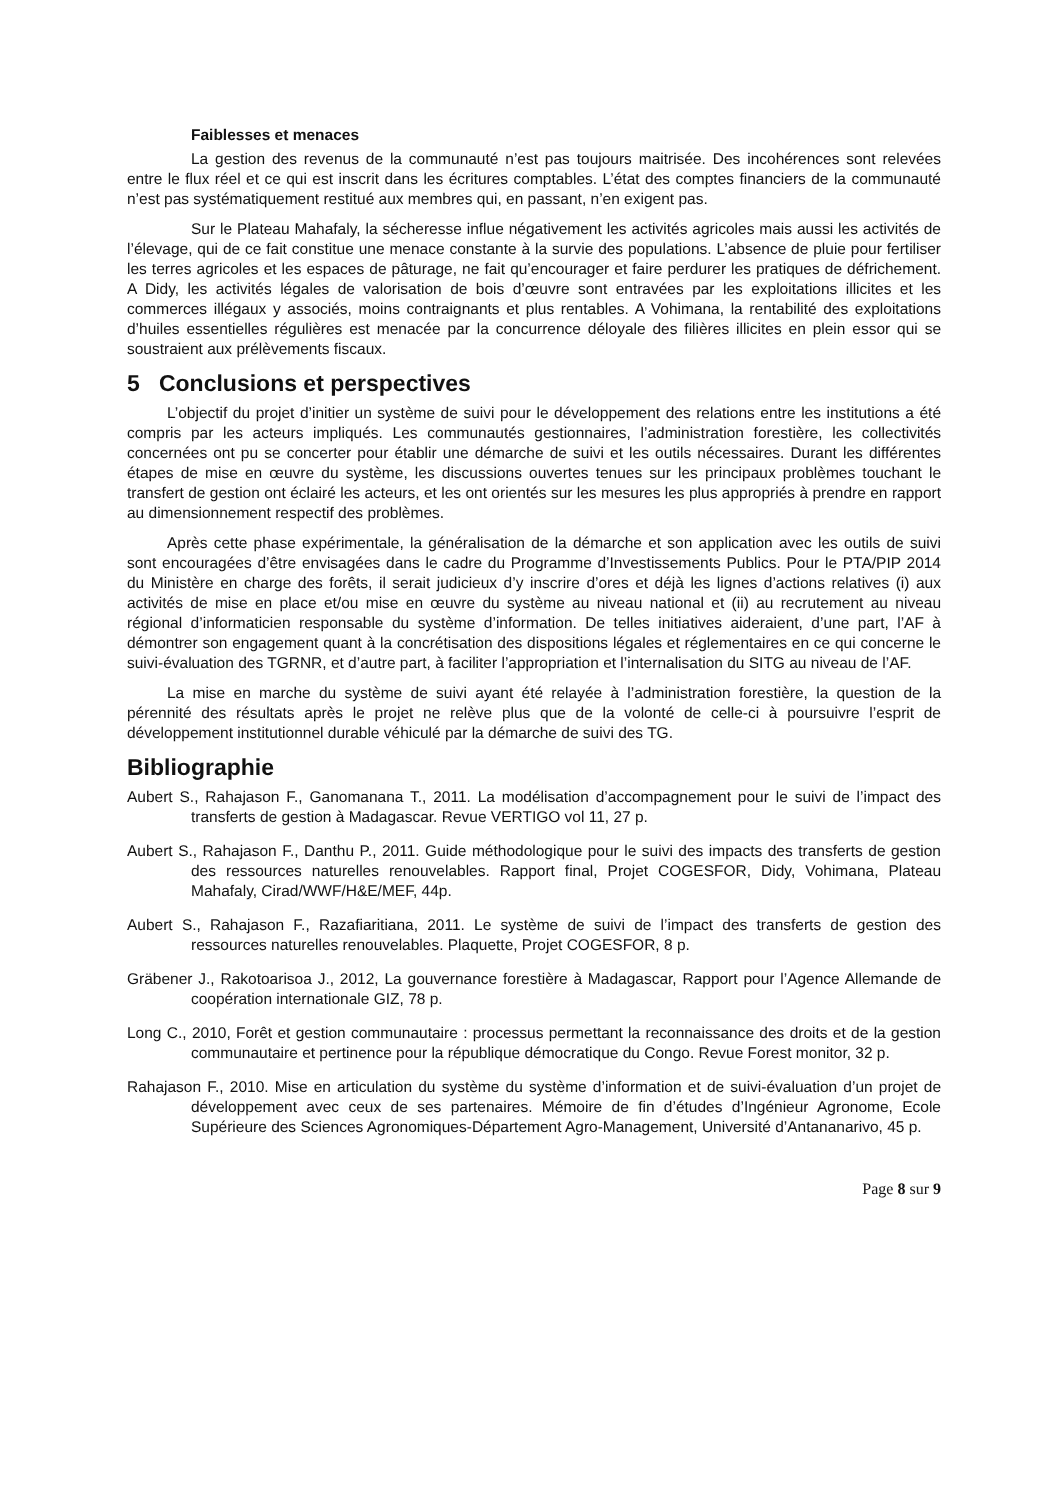Faiblesses et menaces
La gestion des revenus de la communauté n’est pas toujours maitrisée. Des incohérences sont relevées entre le flux réel et ce qui est inscrit dans les écritures comptables. L’état des comptes financiers de la communauté n’est pas systématiquement restitué aux membres qui, en passant, n’en exigent pas.
Sur le Plateau Mahafaly, la sécheresse influe négativement les activités agricoles mais aussi les activités de l’élevage, qui de ce fait constitue une menace constante à la survie des populations. L’absence de pluie pour fertiliser les terres agricoles et les espaces de pâturage, ne fait qu’encourager et faire perdurer les pratiques de défrichement. A Didy, les activités légales de valorisation de bois d’œuvre sont entravées par les exploitations illicites et les commerces illégaux y associés, moins contraignants et plus rentables. A Vohimana, la rentabilité des exploitations d’huiles essentielles régulières est menacée par la concurrence déloyale des filières illicites en plein essor qui se soustraient aux prélèvements fiscaux.
5 Conclusions et perspectives
L’objectif du projet d’initier un système de suivi pour le développement des relations entre les institutions a été compris par les acteurs impliqués. Les communautés gestionnaires, l’administration forestière, les collectivités concernées ont pu se concerter pour établir une démarche de suivi et les outils nécessaires. Durant les différentes étapes de mise en œuvre du système, les discussions ouvertes tenues sur les principaux problèmes touchant le transfert de gestion ont éclairé les acteurs, et les ont orientés sur les mesures les plus appropriés à prendre en rapport au dimensionnement respectif des problèmes.
Après cette phase expérimentale, la généralisation de la démarche et son application avec les outils de suivi sont encouragées d’être envisagées dans le cadre du Programme d’Investissements Publics. Pour le PTA/PIP 2014 du Ministère en charge des forêts, il serait judicieux d’y inscrire d’ores et déjà les lignes d’actions relatives (i) aux activités de mise en place et/ou mise en œuvre du système au niveau national et (ii) au recrutement au niveau régional d’informaticien responsable du système d’information. De telles initiatives aideraient, d’une part, l’AF à démontrer son engagement quant à la concrétisation des dispositions légales et réglementaires en ce qui concerne le suivi-évaluation des TGRNR, et d’autre part, à faciliter l’appropriation et l’internalisation du SITG au niveau de l’AF.
La mise en marche du système de suivi ayant été relayée à l’administration forestière, la question de la pérennité des résultats après le projet ne relève plus que de la volonté de celle-ci à poursuivre l’esprit de développement institutionnel durable véhiculé par la démarche de suivi des TG.
Bibliographie
Aubert S., Rahajason F., Ganomanana T., 2011. La modélisation d’accompagnement pour le suivi de l’impact des transferts de gestion à Madagascar. Revue VERTIGO vol 11, 27 p.
Aubert S., Rahajason F., Danthu P., 2011. Guide méthodologique pour le suivi des impacts des transferts de gestion des ressources naturelles renouvelables. Rapport final, Projet COGESFOR, Didy, Vohimana, Plateau Mahafaly, Cirad/WWF/H&E/MEF, 44p.
Aubert S., Rahajason F., Razafiaritiana, 2011. Le système de suivi de l’impact des transferts de gestion des ressources naturelles renouvelables. Plaquette, Projet COGESFOR, 8 p.
Gräbener J., Rakotoarisoa J., 2012, La gouvernance forestière à Madagascar, Rapport pour l’Agence Allemande de coopération internationale GIZ, 78 p.
Long C., 2010, Forêt et gestion communautaire : processus permettant la reconnaissance des droits et de la gestion communautaire et pertinence pour la république démocratique du Congo. Revue Forest monitor, 32 p.
Rahajason F., 2010. Mise en articulation du système du système d’information et de suivi-évaluation d’un projet de développement avec ceux de ses partenaires. Mémoire de fin d’études d’Ingénieur Agronome, Ecole Supérieure des Sciences Agronomiques-Département Agro-Management, Université d’Antananarivo, 45 p.
Page 8 sur 9